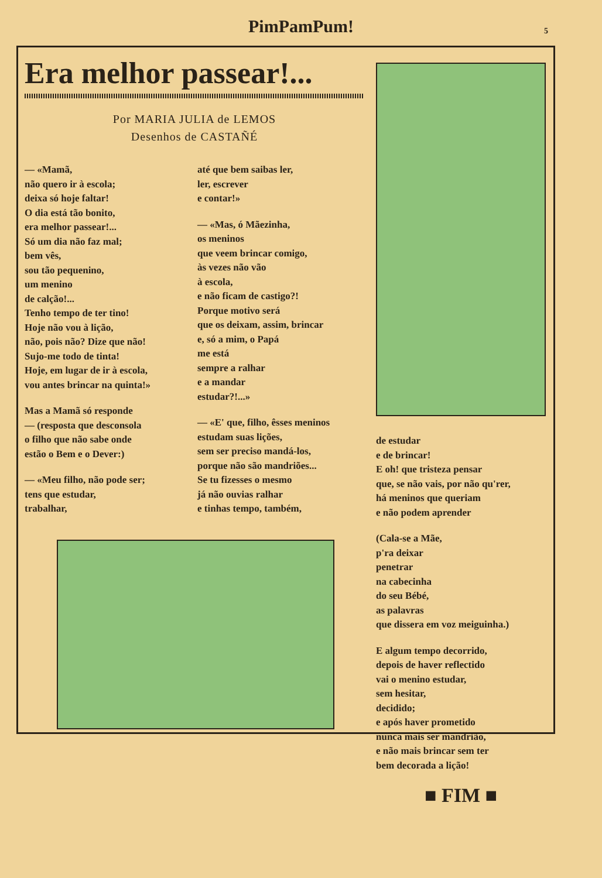PimPamPum!
5
Era melhor passear!...
Por MARIA JULIA de LEMOS
Desenhos de CASTAÑÉ
— «Mamã,
não quero ir à escola;
deixa só hoje faltar!
O dia está tão bonito,
era melhor passear!...
Só um dia não faz mal;
bem vês,
sou tão pequenino,
um menino
de calção!...
Tenho tempo de ter tino!
Hoje não vou à lição,
não, pois não? Dize que não!
Sujo-me todo de tinta!
Hoje, em lugar de ir à escola,
vou antes brincar na quinta!»
Mas a Mamã só responde
— (resposta que desconsola
o filho que não sabe onde
estão o Bem e o Dever:)
— «Meu filho, não pode ser;
tens que estudar,
trabalhar,
até que bem saibas ler,
ler, escrever
e contar!»
— «Mas, ó Mãezinha,
os meninos
que veem brincar comigo,
às vezes não vão
à escola,
e não ficam de castigo?!
Porque motivo será
que os deixam, assim, brincar
e, só a mim, o Papá
me está
sempre a ralhar
e a mandar
estudar?!...»
— «E' que, filho, êsses meninos
estudam suas lições,
sem ser preciso mandá-los,
porque não são mandriões...
Se tu fizesses o mesmo
já não ouvias ralhar
e tinhas tempo, também,
de estudar
e de brincar!
E oh! que tristeza pensar
que, se não vais, por não qu'rer,
há meninos que queriam
e não podem aprender
(Cala-se a Mãe,
p'ra deixar
penetrar
na cabecinha
do seu Bébé,
as palavras
que dissera em voz meiguinha.)
E algum tempo decorrido,
depois de haver reflectido
vai o menino estudar,
sem hesitar,
decidido;
e após haver prometido
nunca mais ser mandrião,
e não mais brincar sem ter
bem decorada a lição!
■ FIM ■